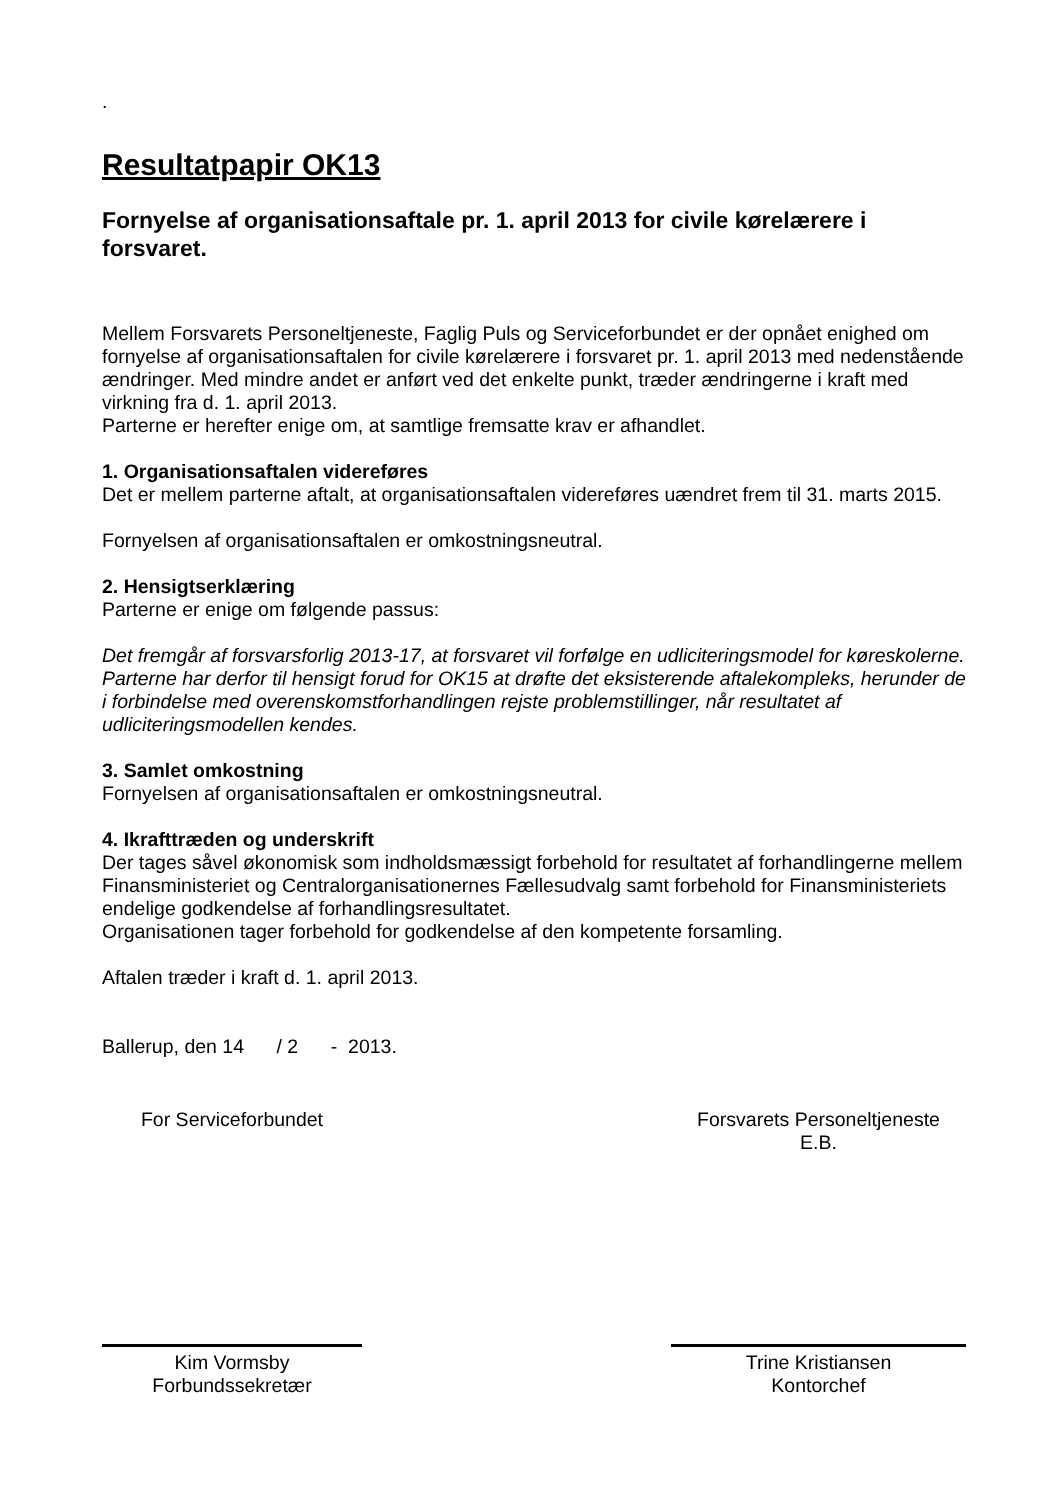.
Resultatpapir OK13
Fornyelse af organisationsaftale pr. 1. april 2013 for civile kørelærere i forsvaret.
Mellem Forsvarets Personeltjeneste, Faglig Puls og Serviceforbundet er der opnået enighed om fornyelse af organisationsaftalen for civile kørelærere i forsvaret pr. 1. april 2013 med nedenstående ændringer. Med mindre andet er anført ved det enkelte punkt, træder ændringerne i kraft med virkning fra d. 1. april 2013.
Parterne er herefter enige om, at samtlige fremsatte krav er afhandlet.
1. Organisationsaftalen videreføres
Det er mellem parterne aftalt, at organisationsaftalen videreføres uændret frem til 31. marts 2015.
Fornyelsen af organisationsaftalen er omkostningsneutral.
2. Hensigtserklæring
Parterne er enige om følgende passus:
Det fremgår af forsvarsforlig 2013-17, at forsvaret vil forfølge en udliciteringsmodel for køreskolerne. Parterne har derfor til hensigt forud for OK15 at drøfte det eksisterende aftalekompleks, herunder de i forbindelse med overenskomstforhandlingen rejste problemstillinger, når resultatet af udliciteringsmodellen kendes.
3. Samlet omkostning
Fornyelsen af organisationsaftalen er omkostningsneutral.
4. Ikrafttræden og underskrift
Der tages såvel økonomisk som indholdsmæssigt forbehold for resultatet af forhandlingerne mellem Finansministeriet og Centralorganisationernes Fællesudvalg samt forbehold for Finansministeriets endelige godkendelse af forhandlingsresultatet.
Organisationen tager forbehold for godkendelse af den kompetente forsamling.
Aftalen træder i kraft d. 1. april 2013.
Ballerup, den 14 / 2 - 2013.
For Serviceforbundet
Kim Vormsby
Forbundssekretær
Forsvarets Personeltjeneste
E.B.
Trine Kristiansen
Kontorchef